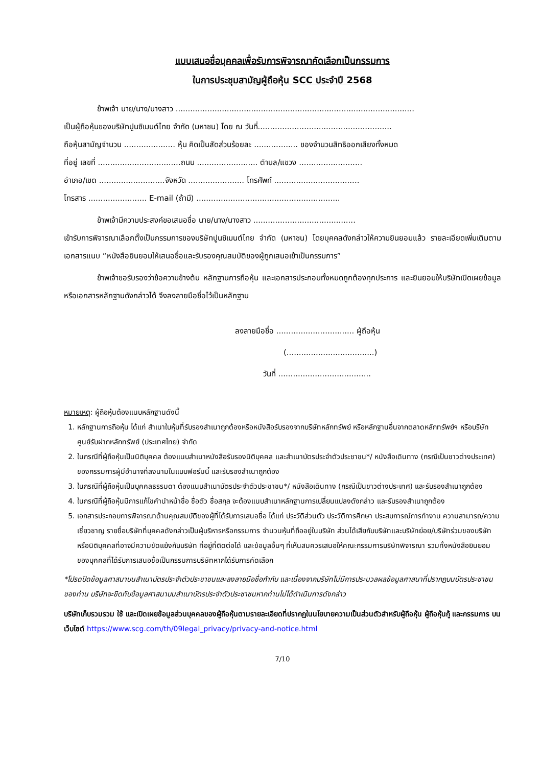แบบเสนอชื่อบุคคลเพื่อรับการพิจารณาคัดเลือกเป็นกรรมการ
ในการประชุมสามัญผู้ถือหุ้น SCC ประจำปี 2568
ข้าพเจ้า นาย/นาง/นางสาว ..................................................................................................
เป็นผู้ถือหุ้นของบริษัทปูนซิเมนต์ไทย จำกัด (มหาชน) โดย ณ วันที่.......................................................
ถือหุ้นสามัญจำนวน ..................... หุ้น คิดเป็นสัดส่วนร้อยละ .................. ของจำนวนสิทธิออกเสียงทั้งหมด
ที่อยู่ เลขที่ ..................................ถนน ......................... ตำบล/แขวง ..........................
อำเภอ/เขต ...........................จังหวัด ....................... โทรศัพท์ ...................................
โทรสาร ........................ E-mail (ถ้ามี) ...........................................................
ข้าพเจ้ามีความประสงค์ขอเสนอชื่อ นาย/นาง/นางสาว ..........................................
เข้ารับการพิจารณาเลือกตั้งเป็นกรรมการของบริษัทปูนซิเมนต์ไทย จำกัด (มหาชน) โดยบุคคลดังกล่าวให้ความยินยอมแล้ว รายละเอียดเพิ่มเติมตามเอกสารแนบ “หนังสือยินยอมให้เสนอชื่อและรับรองคุณสมบัติของผู้ถูกเสนอเข้าเป็นกรรมการ”
ข้าพเจ้าขอรับรองว่าข้อความข้างต้น หลักฐานการถือหุ้น และเอกสารประกอบทั้งหมดถูกต้องทุกประการ และยินยอมให้บริษัทเปิดเผยข้อมูลหรือเอกสารหลักฐานดังกล่าวได้ จึงลงลายมือชื่อไว้เป็นหลักฐาน
ลงลายมือชื่อ ................................ ผู้ถือหุ้น
(....................................)
วันที่ ......................................
หมายเหตุ: ผู้ถือหุ้นต้องแนบหลักฐานดังนี้
1. หลักฐานการถือหุ้น ได้แก่ สำเนาใบหุ้นที่รับรองสำเนาถูกต้องหรือหนังสือรับรองจากบริษัทหลักทรัพย์ หรือหลักฐานอื่นจากตลาดหลักทรัพย์ฯ หรือบริษัทศูนย์รับฝากหลักทรัพย์ (ประเทศไทย) จำกัด
2. ในกรณีที่ผู้ถือหุ้นเป็นนิติบุคคล ต้องแนบสำเนาหนังสือรับรองนิติบุคคล และสำเนาบัตรประจำตัวประชาชน*/ หนังสือเดินทาง (กรณีเป็นชาวต่างประเทศ) ของกรรมการผู้มีอำนาจที่ลงนามในแบบฟอร์มนี้ และรับรองสำเนาถูกต้อง
3. ในกรณีที่ผู้ถือหุ้นเป็นบุคคลธรรมดา ต้องแนบสำเนาบัตรประจำตัวประชาชน*/ หนังสือเดินทาง (กรณีเป็นชาวต่างประเทศ) และรับรองสำเนาถูกต้อง
4. ในกรณีที่ผู้ถือหุ้นมีการแก้ไขคำนำหน้าชื่อ ชื่อตัว ชื่อสกุล จะต้องแนบสำเนาหลักฐานการเปลี่ยนแปลงดังกล่าว และรับรองสำเนาถูกต้อง
5. เอกสารประกอบการพิจารณาด้านคุณสมบัติของผู้ที่ได้รับการเสนอชื่อ ได้แก่ ประวัติส่วนตัว ประวัติการศึกษา ประสบการณ์การทำงาน ความสามารถ/ความเชี่ยวชาญ รายชื่อบริษัทที่บุคคลดังกล่าวเป็นผู้บริหารหรือกรรมการ จำนวนหุ้นที่ถืออยู่ในบริษัท ส่วนได้เสียกับบริษัทและบริษัทย่อย/บริษัทร่วมของบริษัทหรือนิติบุคคลที่อาจมีความขัดแย้งกับบริษัท ที่อยู่ที่ติดต่อได้ และข้อมูลอื่นๆ ที่เห็นสมควรเสนอให้คณะกรรมการบริษัทพิจารณา รวมทั้งหนังสือยินยอมของบุคคลที่ได้รับการเสนอชื่อเป็นกรรมการบริษัทหากได้รับการคัดเลือก
*โปรดปิดข้อมูลศาสนาบนสำเนาบัตรประจำตัวประชาชนและลงลายมือชื่อกำกับ และเนื่องจากบริษัทไม่มีการประมวลผลข้อมูลศาสนาที่ปรากฎบนบัตรประชาชนของท่าน บริษัทจะขีดทับข้อมูลศาสนาบนสำเนาบัตรประจำตัวประชาชนหากท่านไม่ได้ดำเนินการดังกล่าว
บริษัทเก็บรวมรวม ใช้ และเปิดเผยข้อมูลส่วนบุคคลของผู้ถือหุ้นตามรายละเอียดที่ปรากฏในนโยบายความเป็นส่วนตัวสำหรับผู้ถือหุ้น ผู้ถือหุ้นกู้ และกรรมการ บนเว็บไซต์ https://www.scg.com/th/09legal_privacy/privacy-and-notice.html
7/10